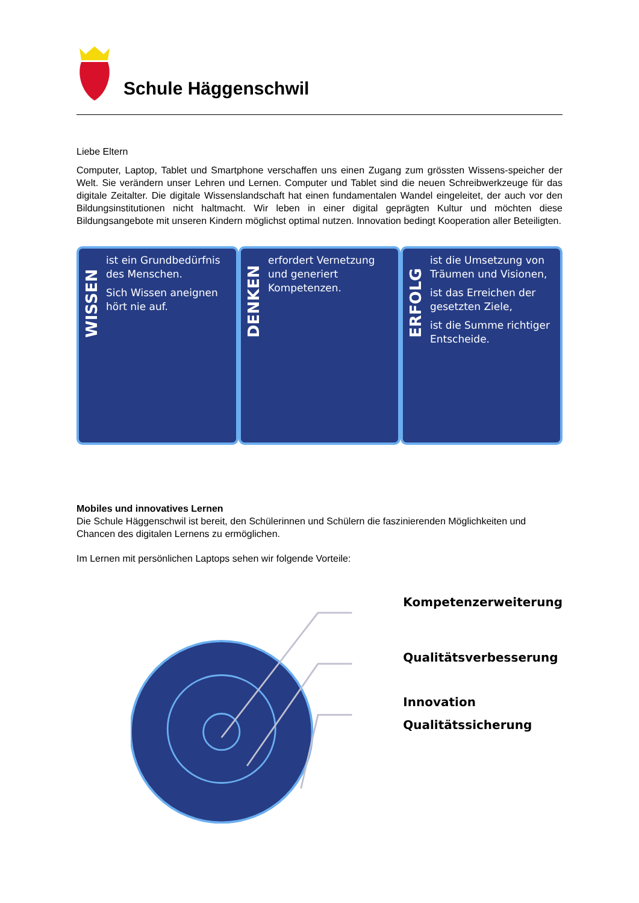Schule Häggenschwil
Liebe Eltern
Computer, Laptop, Tablet und Smartphone verschaffen uns einen Zugang zum grössten Wissens-speicher der Welt. Sie verändern unser Lehren und Lernen. Computer und Tablet sind die neuen Schreibwerkzeuge für das digitale Zeitalter. Die digitale Wissenslandschaft hat einen fundamentalen Wandel eingeleitet, der auch vor den Bildungsinstitutionen nicht haltmacht. Wir leben in einer digital geprägten Kultur und möchten diese Bildungsangebote mit unseren Kindern möglichst optimal nutzen. Innovation bedingt Kooperation aller Beteiligten.
WISSEN
ist ein Grundbedürfnis des Menschen.
Sich Wissen aneignen hört nie auf.
DENKEN
erfordert Vernetzung und generiert Kompetenzen.
ERFOLG
ist die Umsetzung von Träumen und Visionen,
ist das Erreichen der gesetzten Ziele,
ist die Summe richtiger Entscheide.
Mobiles und innovatives Lernen
Die Schule Häggenschwil ist bereit, den Schülerinnen und Schülern die faszinierenden Möglichkeiten und Chancen des digitalen Lernens zu ermöglichen.
Im Lernen mit persönlichen Laptops sehen wir folgende Vorteile:
Kompetenzerweiterung
Qualitätsverbesserung
Innovation
Qualitätssicherung